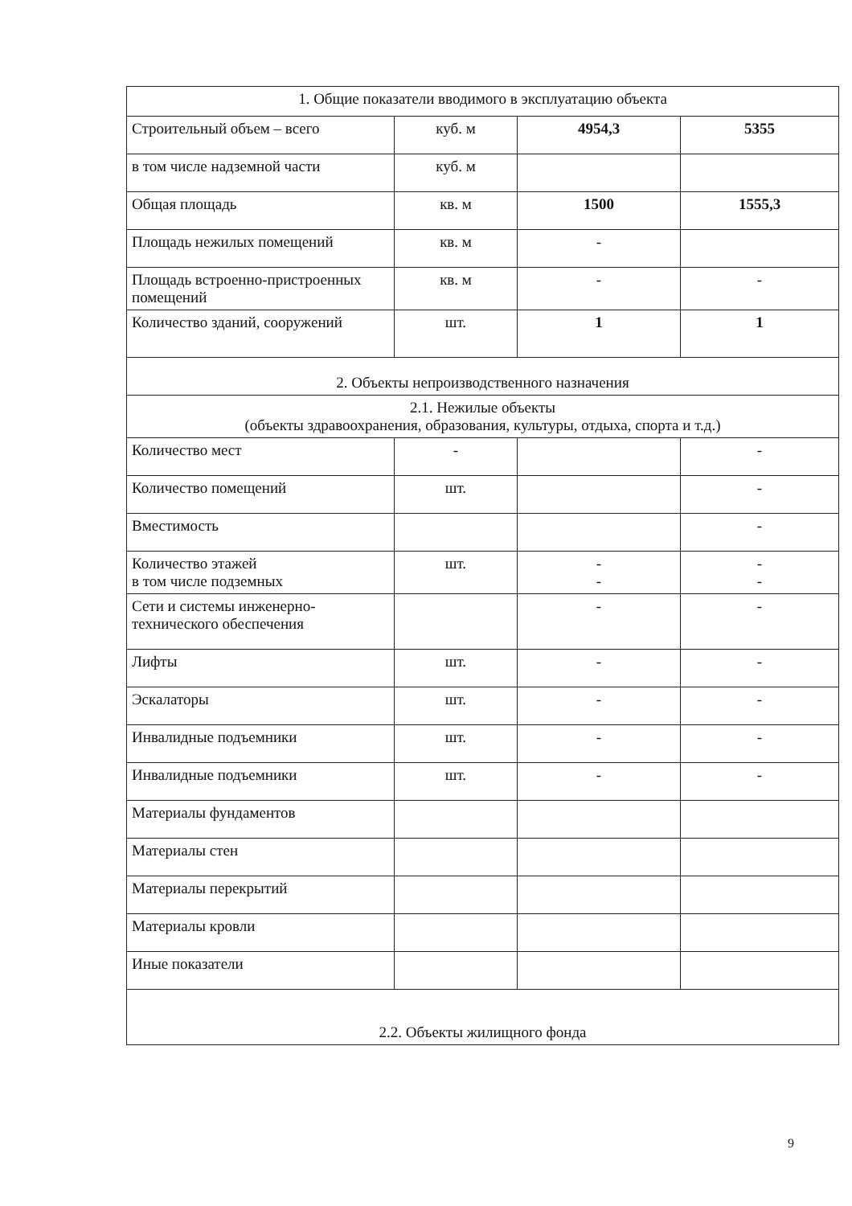| 1. Общие показатели вводимого в эксплуатацию объекта | | | |
| Строительный объем – всего | куб. м | 4954,3 | 5355 |
| в том числе надземной части | куб. м | | |
| Общая площадь | кв. м | 1500 | 1555,3 |
| Площадь нежилых помещений | кв. м | - | |
| Площадь встроенно-пристроенных помещений | кв. м | - | - |
| Количество зданий, сооружений | шт. | 1 | 1 |
| 2. Объекты непроизводственного назначения | | | |
| 2.1. Нежилые объекты (объекты здравоохранения, образования, культуры, отдыха, спорта и т.д.) | | | |
| Количество мест | - | | - |
| Количество помещений | шт. | | - |
| Вместимость | | | - |
| Количество этажей в том числе подземных | шт. | - - | - - |
| Сети и системы инженерно-технического обеспечения | | - | - |
| Лифты | шт. | - | - |
| Эскалаторы | шт. | - | - |
| Инвалидные подъемники | шт. | - | - |
| Инвалидные подъемники | шт. | - | - |
| Материалы фундаментов | | | |
| Материалы стен | | | |
| Материалы перекрытий | | | |
| Материалы кровли | | | |
| Иные показатели | | | |
| 2.2. Объекты жилищного фонда | | | |
9